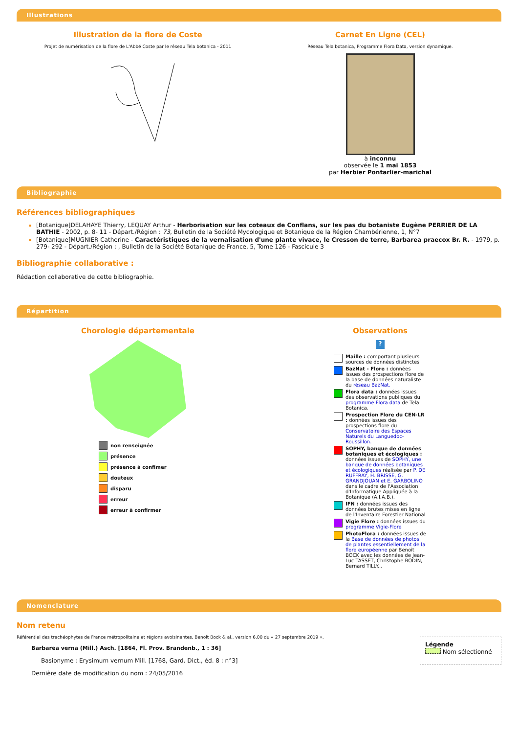Illustrations
Illustration de la flore de Coste
Projet de numérisation de la flore de L'Abbé Coste par le réseau Tela botanica - 2011
Carnet En Ligne (CEL)
Réseau Tela botanica, Programme Flora Data, version dynamique.
à inconnu
observée le 1 mai 1853
par Herbier Pontarlier-marichal
Bibliographie
Références bibliographiques
[Botanique]DELAHAYE Thierry, LEQUAY Arthur - Herborisation sur les coteaux de Conflans, sur les pas du botaniste Eugène PERRIER DE LA BATHIE - 2002, p. 8- 11 - Départ./Région : 73, Bulletin de la Société Mycologique et Botanique de la Région Chambérienne, 1, N°7
[Botanique]MUGNIER Catherine - Caractéristiques de la vernalisation d'une plante vivace, le Cresson de terre, Barbarea praecox Br. R. - 1979, p. 279- 292 - Départ./Région : , Bulletin de la Société Botanique de France, 5, Tome 126 - Fascicule 3
Bibliographie collaborative :
Rédaction collaborative de cette bibliographie.
Répartition
Chorologie départementale
non renseignée
présence
présence à confimer
douteux
disparu
erreur
erreur à confirmer
Observations
?
Maille : comportant plusieurs sources de données distinctes
BazNat - Flore : données issues des prospections flore de la base de données naturaliste du réseau BazNat.
Flora data : données issues des observations publiques du programme Flora data de Tela Botanica.
Prospection Flore du CEN-LR : données issues des prospections flore du Conservatoire des Espaces Naturels du Languedoc-Roussillon.
SOPHY, banque de données botaniques et écologiques : données issues de SOPHY, une banque de données botaniques et écologiques réalisée par P. DE RUFFRAY, H. BRISSE, G. GRANDJOUAN et E. GARBOLINO dans le cadre de l'Association d'Informatique Appliquée à la Botanique (A.I.A.B.).
IFN : données issues des données brutes mises en ligne de l'Inventaire Forestier National
Vigie Flore : données issues du programme Vigie-Flore
PhotoFlora : données issues de la Base de données de photos de plantes essentiellement de la flore européenne par Benoit BOCK avec les données de Jean-Luc TASSET, Christophe BODIN, Bernard TILLY...
Nomenclature
Nom retenu
Référentiel des trachéophytes de France métropolitaine et régions avoisinantes, Benoît Bock & al., version 6.00 du « 27 septembre 2019 ».
Barbarea verna (Mill.) Asch. [1864, Fl. Prov. Brandenb., 1 : 36]
Basionyme : Erysimum vernum Mill. [1768, Gard. Dict., éd. 8 : n°3]
Dernière date de modification du nom : 24/05/2016
Légende
Nom sélectionné